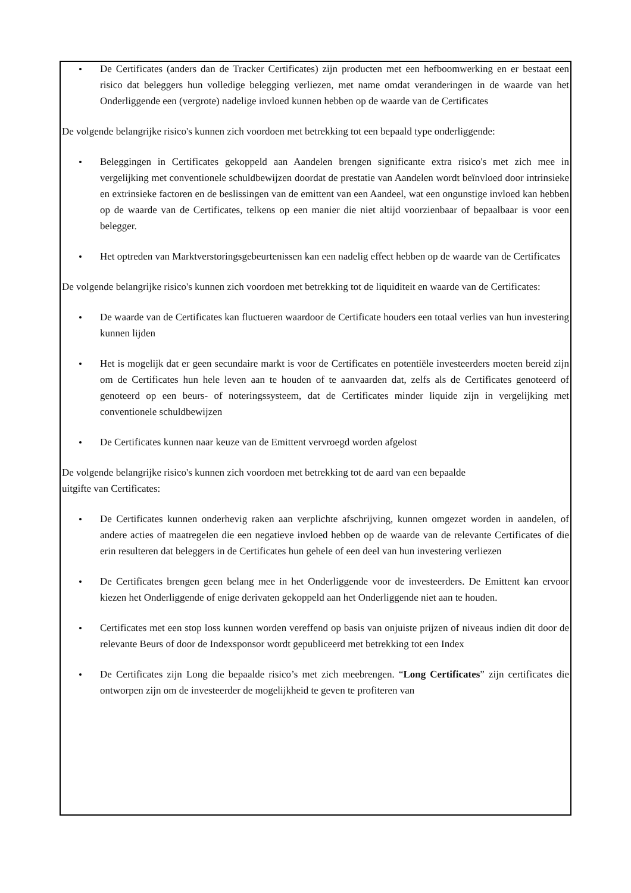De Certificates (anders dan de Tracker Certificates) zijn producten met een hefboomwerking en er bestaat een risico dat beleggers hun volledige belegging verliezen, met name omdat veranderingen in de waarde van het Onderliggende een (vergrote) nadelige invloed kunnen hebben op de waarde van de Certificates
De volgende belangrijke risico's kunnen zich voordoen met betrekking tot een bepaald type onderliggende:
Beleggingen in Certificates gekoppeld aan Aandelen brengen significante extra risico's met zich mee in vergelijking met conventionele schuldbewijzen doordat de prestatie van Aandelen wordt beïnvloed door intrinsieke en extrinsieke factoren en de beslissingen van de emittent van een Aandeel, wat een ongunstige invloed kan hebben op de waarde van de Certificates, telkens op een manier die niet altijd voorzienbaar of bepaalbaar is voor een belegger.
Het optreden van Marktverstoringsgebeurtenissen kan een nadelig effect hebben op de waarde van de Certificates
De volgende belangrijke risico's kunnen zich voordoen met betrekking tot de liquiditeit en waarde van de Certificates:
De waarde van de Certificates kan fluctueren waardoor de Certificate houders een totaal verlies van hun investering kunnen lijden
Het is mogelijk dat er geen secundaire markt is voor de Certificates en potentiële investeerders moeten bereid zijn om de Certificates hun hele leven aan te houden of te aanvaarden dat, zelfs als de Certificates genoteerd of genoteerd op een beurs- of noteringssysteem, dat de Certificates minder liquide zijn in vergelijking met conventionele schuldbewijzen
De Certificates kunnen naar keuze van de Emittent vervroegd worden afgelost
De volgende belangrijke risico's kunnen zich voordoen met betrekking tot de aard van een bepaalde
uitgifte van Certificates:
De Certificates kunnen onderhevig raken aan verplichte afschrijving, kunnen omgezet worden in aandelen, of andere acties of maatregelen die een negatieve invloed hebben op de waarde van de relevante Certificates of die erin resulteren dat beleggers in de Certificates hun gehele of een deel van hun investering verliezen
De Certificates brengen geen belang mee in het Onderliggende voor de investeerders. De Emittent kan ervoor kiezen het Onderliggende of enige derivaten gekoppeld aan het Onderliggende niet aan te houden.
Certificates met een stop loss kunnen worden vereffend op basis van onjuiste prijzen of niveaus indien dit door de relevante Beurs of door de Indexsponsor wordt gepubliceerd met betrekking tot een Index
De Certificates zijn Long die bepaalde risico’s met zich meebrengen. “Long Certificates” zijn certificates die ontworpen zijn om de investeerder de mogelijkheid te geven te profiteren van